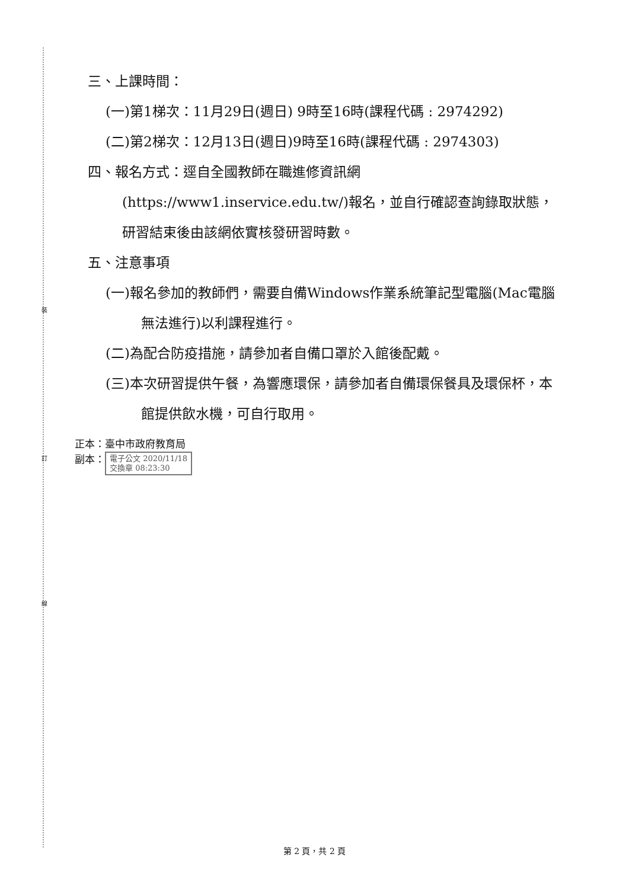裝
訂
線
三、上課時間：
(一)第1梯次：11月29日(週日) 9時至16時(課程代碼 : 2974292)
(二)第2梯次：12月13日(週日)9時至16時(課程代碼 : 2974303)
四、報名方式：逕自全國教師在職進修資訊網(https://www1.inservice.edu.tw/)報名，並自行確認查詢錄取狀態，研習結束後由該網依實核發研習時數。
五、注意事項
(一)報名參加的教師們，需要自備Windows作業系統筆記型電腦(Mac電腦無法進行)以利課程進行。
(二)為配合防疫措施，請參加者自備口罩於入館後配戴。
(三)本次研習提供午餐，為響應環保，請參加者自備環保餐具及環保杯，本館提供飲水機，可自行取用。
正本：臺中市政府教育局
副本： 電子公文 2020/11/18
交換章 08:23:30
第 2 頁，共 2 頁